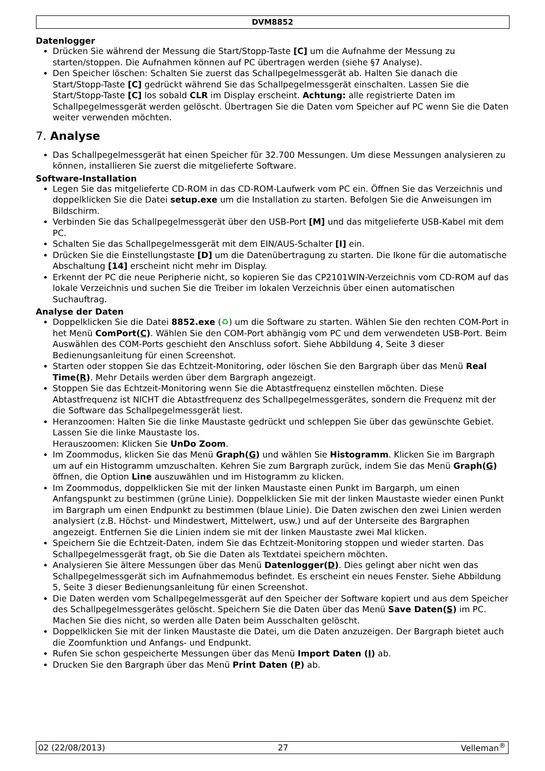DVM8852
Datenlogger
Drücken Sie während der Messung die Start/Stopp-Taste [C] um die Aufnahme der Messung zu starten/stoppen. Die Aufnahmen können auf PC übertragen werden (siehe §7 Analyse).
Den Speicher löschen: Schalten Sie zuerst das Schallpegelmessgerät ab. Halten Sie danach die Start/Stopp-Taste [C] gedrückt während Sie das Schallpegelmessgerät einschalten. Lassen Sie die Start/Stopp-Taste [C] los sobald CLR im Display erscheint. Achtung: alle registrierte Daten im Schallpegelmessgerät werden gelöscht. Übertragen Sie die Daten vom Speicher auf PC wenn Sie die Daten weiter verwenden möchten.
7. Analyse
Das Schallpegelmessgerät hat einen Speicher für 32.700 Messungen. Um diese Messungen analysieren zu können, installieren Sie zuerst die mitgelieferte Software.
Software-Installation
Legen Sie das mitgelieferte CD-ROM in das CD-ROM-Laufwerk vom PC ein. Öffnen Sie das Verzeichnis und doppelklicken Sie die Datei setup.exe um die Installation zu starten. Befolgen Sie die Anweisungen im Bildschirm.
Verbinden Sie das Schallpegelmessgerät über den USB-Port [M] und das mitgelieferte USB-Kabel mit dem PC.
Schalten Sie das Schallpegelmessgerät mit dem EIN/AUS-Schalter [I] ein.
Drücken Sie die Einstellungstaste [D] um die Datenübertragung zu starten. Die Ikone für die automatische Abschaltung [14] erscheint nicht mehr im Display.
Erkennt der PC die neue Peripherie nicht, so kopieren Sie das CP2101WIN-Verzeichnis vom CD-ROM auf das lokale Verzeichnis und suchen Sie die Treiber im lokalen Verzeichnis über einen automatischen Suchauftrag.
Analyse der Daten
Doppelklicken Sie die Datei 8852.exe (♻) um die Software zu starten. Wählen Sie den rechten COM-Port in het Menü ComPort(C). Wählen Sie den COM-Port abhängig vom PC und dem verwendeten USB-Port. Beim Auswählen des COM-Ports geschieht den Anschluss sofort. Siehe Abbildung 4, Seite 3 dieser Bedienungsanleitung für einen Screenshot.
Starten oder stoppen Sie das Echtzeit-Monitoring, oder löschen Sie den Bargraph über das Menü Real Time(R). Mehr Details werden über dem Bargraph angezeigt.
Stoppen Sie das Echtzeit-Monitoring wenn Sie die Abtastfrequenz einstellen möchten. Diese Abtastfrequenz ist NICHT die Abtastfrequenz des Schallpegelmessgerätes, sondern die Frequenz mit der die Software das Schallpegelmessgerät liest.
Heranzoomen: Halten Sie die linke Maustaste gedrückt und schleppen Sie über das gewünschte Gebiet. Lassen Sie die linke Maustaste los.
Herauszoomen: Klicken Sie UnDo Zoom.
Im Zoommodus, klicken Sie das Menü Graph(G) und wählen Sie Histogramm. Klicken Sie im Bargraph um auf ein Histogramm umzuschalten. Kehren Sie zum Bargraph zurück, indem Sie das Menü Graph(G) öffnen, die Option Line auszuwählen und im Histogramm zu klicken.
Im Zoommodus, doppelklicken Sie mit der linken Maustaste einen Punkt im Bargarph, um einen Anfangspunkt zu bestimmen (grüne Linie). Doppelklicken Sie mit der linken Maustaste wieder einen Punkt im Bargraph um einen Endpunkt zu bestimmen (blaue Linie). Die Daten zwischen den zwei Linien werden analysiert (z.B. Höchst- und Mindestwert, Mittelwert, usw.) und auf der Unterseite des Bargraphen angezeigt. Entfernen Sie die Linien indem sie mit der linken Maustaste zwei Mal klicken.
Speichern Sie die Echtzeit-Daten, indem Sie das Echtzeit-Monitoring stoppen und wieder starten. Das Schallpegelmessgerät fragt, ob Sie die Daten als Textdatei speichern möchten.
Analysieren Sie ältere Messungen über das Menü Datenlogger(D). Dies gelingt aber nicht wen das Schallpegelmessgerät sich im Aufnahmemodus befindet. Es erscheint ein neues Fenster. Siehe Abbildung 5, Seite 3 dieser Bedienungsanleitung für einen Screenshot.
Die Daten werden vom Schallpegelmessgerät auf den Speicher der Software kopiert und aus dem Speicher des Schallpegelmessgerätes gelöscht. Speichern Sie die Daten über das Menü Save Daten(S) im PC. Machen Sie dies nicht, so werden alle Daten beim Ausschalten gelöscht.
Doppelklicken Sie mit der linken Maustaste die Datei, um die Daten anzuzeigen. Der Bargraph bietet auch die Zoomfunktion und Anfangs- und Endpunkt.
Rufen Sie schon gespeicherte Messungen über das Menü Import Daten (I) ab.
Drucken Sie den Bargraph über das Menü Print Daten (P) ab.
02 (22/08/2013) 27 Velleman<sup>®</sup>